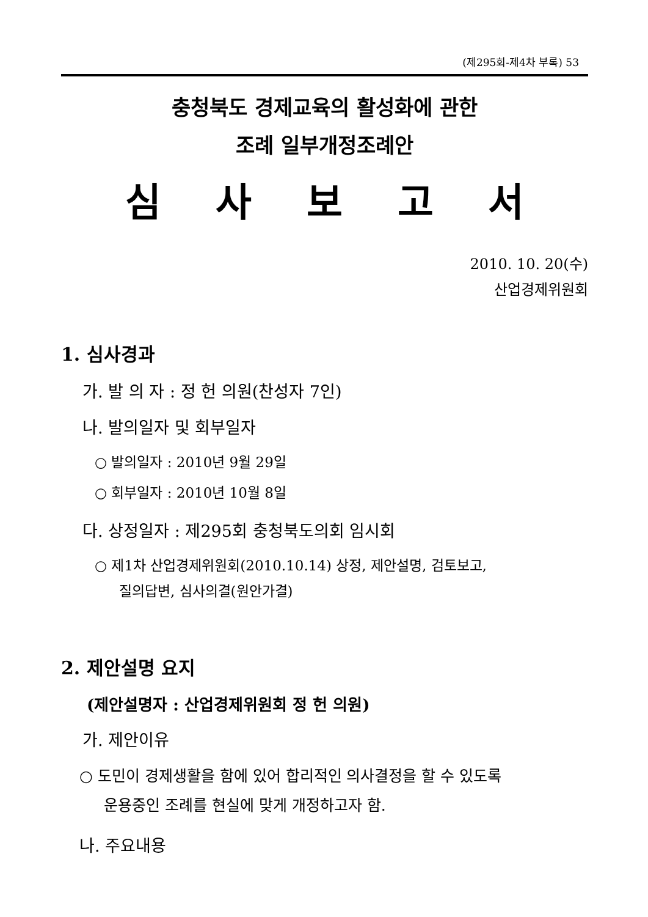(제295회-제4차 부록) 53
충청북도 경제교육의 활성화에 관한
조례 일부개정조례안
심 사 보 고 서
2010. 10. 20(수)
산업경제위원회
1. 심사경과
가. 발 의 자 : 정 헌 의원(찬성자 7인)
나. 발의일자 및 회부일자
○ 발의일자 : 2010년 9월 29일
○ 회부일자 : 2010년 10월 8일
다. 상정일자 : 제295회 충청북도의회 임시회
○ 제1차 산업경제위원회(2010.10.14) 상정, 제안설명, 검토보고,
질의답변, 심사의결(원안가결)
2. 제안설명 요지
(제안설명자 : 산업경제위원회 정 헌 의원)
가. 제안이유
○ 도민이 경제생활을 함에 있어 합리적인 의사결정을 할 수 있도록
운용중인 조례를 현실에 맞게 개정하고자 함.
나. 주요내용